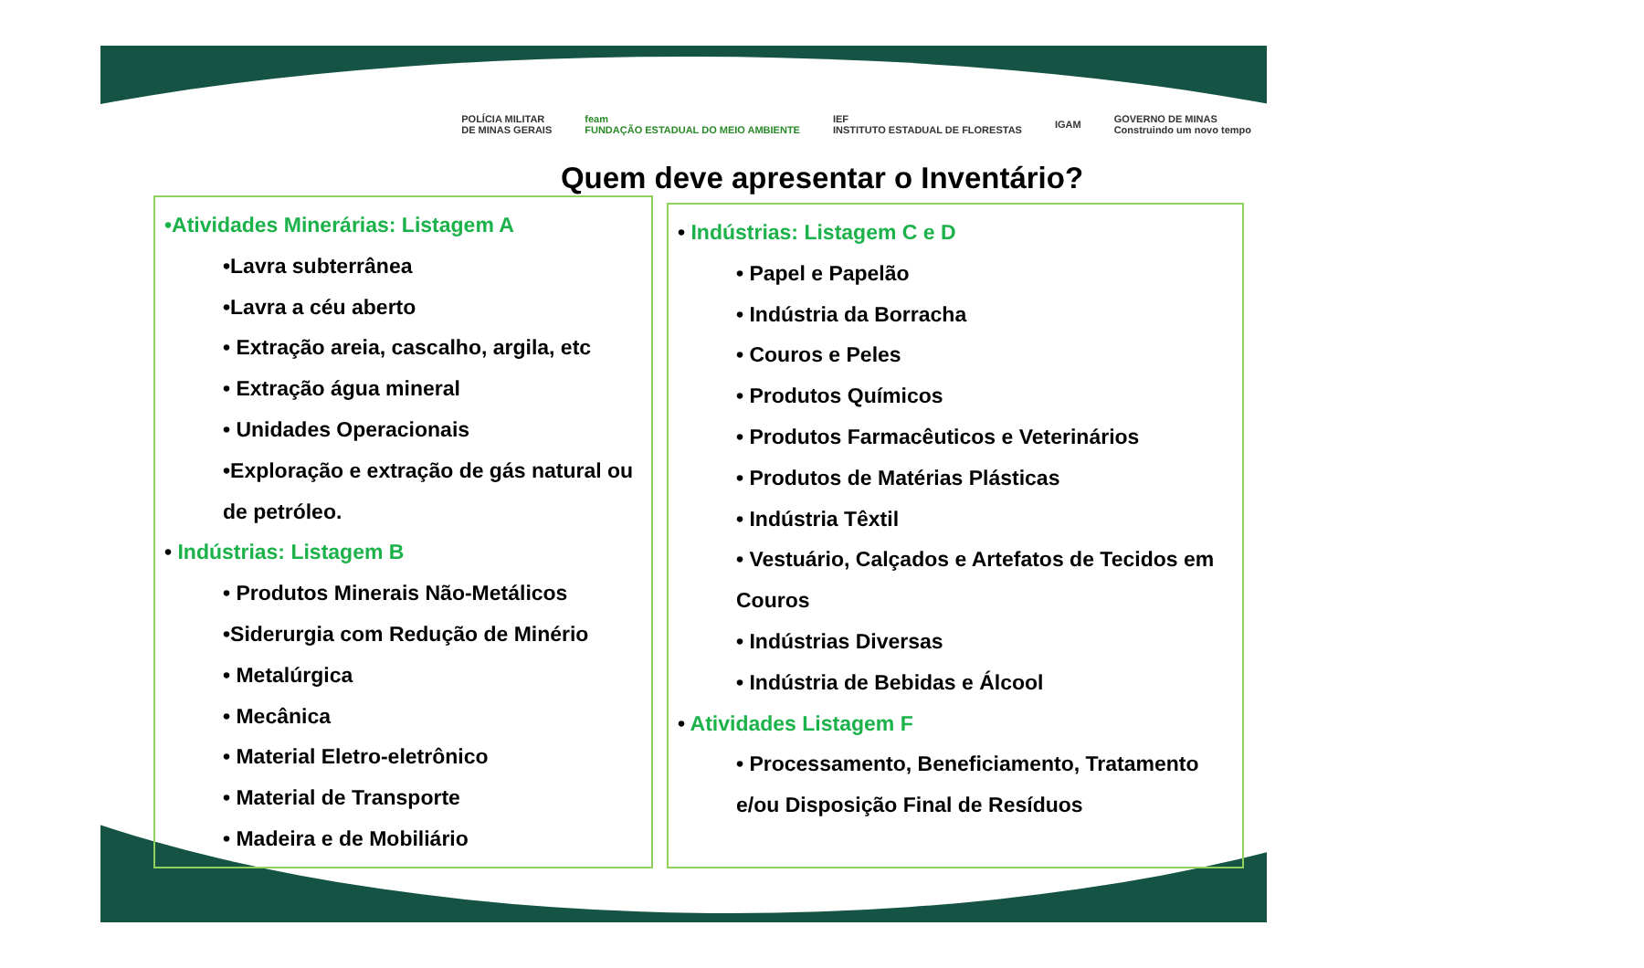POLÍCIA MILITAR
DE MINAS GERAIS feam
FUNDAÇÃO ESTADUAL DO MEIO AMBIENTE IEF
INSTITUTO ESTADUAL DE FLORESTAS IGAM GOVERNO DE MINAS
Construindo um novo tempo
Quem deve apresentar o Inventário?
•Atividades Minerárias: Listagem A
•Lavra subterrânea
•Lavra a céu aberto
• Extração areia, cascalho, argila, etc
• Extração água mineral
• Unidades Operacionais
•Exploração e extração de gás natural ou de petróleo.
• Indústrias: Listagem B
• Produtos Minerais Não-Metálicos
•Siderurgia com Redução de Minério
• Metalúrgica
• Mecânica
• Material Eletro-eletrônico
• Material de Transporte
• Madeira e de Mobiliário
• Indústrias: Listagem C e D
• Papel e Papelão
• Indústria da Borracha
• Couros e Peles
• Produtos Químicos
• Produtos Farmacêuticos e Veterinários
• Produtos de Matérias Plásticas
• Indústria Têxtil
• Vestuário, Calçados e Artefatos de Tecidos em Couros
• Indústrias Diversas
• Indústria de Bebidas e Álcool
• Atividades Listagem F
• Processamento, Beneficiamento, Tratamento e/ou Disposição Final de Resíduos